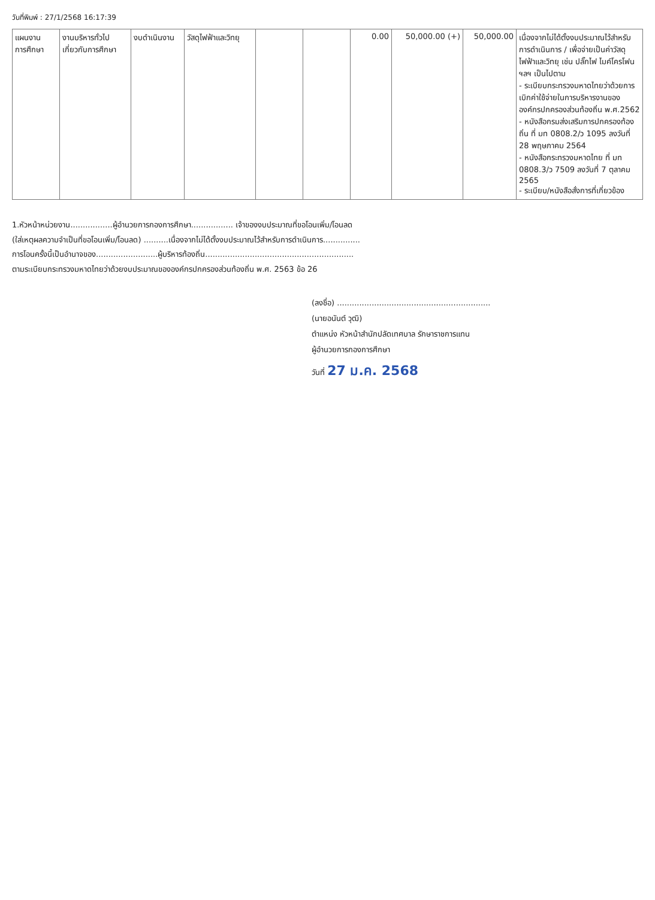วันที่พิมพ์ : 27/1/2568 16:17:39
| แผนงาน การศึกษา | งานบริหารทั่วไป เกี่ยวกับการศึกษา | งบดำเนินงาน | วัสดุไฟฟ้าและวิทยุ | | | 0.00 | 50,000.00 (+) | 50,000.00 | เนื่องจากไม่ได้ตั้งงบประมาณไว้สำหรับการดำเนินการ / เพื่อจ่ายเป็นค่าวัสดุไฟฟ้าและวิทยุ เช่น ปลั๊กไฟ ไมค์โครโฟน ฯลฯ เป็นไปตาม - ระเบียบกระทรวงมหาดไทยว่าด้วยการเบิกค่าใช้จ่ายในการบริหารงานขององค์กรปกครองส่วนท้องถิ่น พ.ศ.2562 - หนังสือกรมส่งเสริมการปกครองท้องถิ่น ที่ มท 0808.2/ว 1095 ลงวันที่ 28 พฤษภาคม 2564 - หนังสือกระทรวงมหาดไทย ที่ มท 0808.3/ว 7509 ลงวันที่ 7 ตุลาคม 2565 - ระเบียบ/หนังสือสั่งการที่เกี่ยวข้อง |
1.หัวหน้าหน่วยงาน.................ผู้อำนวยการกองการศึกษา................. เจ้าของงบประมาณที่ขอโอนเพิ่ม/โอนลด
(ใส่เหตุผลความจำเป็นที่ขอโอนเพิ่ม/โอนลด) ..........เนื่องจากไม่ได้ตั้งงบประมาณไว้สำหรับการดำเนินการ...............
การโอนครั้งนี้เป็นอำนาจของ.........................ผู้บริหารท้องถิ่น............................................................
ตามระเบียบกระทรวงมหาดไทยว่าด้วยงบประมาณขององค์กรปกครองส่วนท้องถิ่น พ.ศ. 2563 ข้อ 26
(ลงชื่อ) ..............................................................
(นายอนันต์ วุฒิ)
ตำแหน่ง หัวหน้าสำนักปลัดเทศบาล รักษาราชการแทน
ผู้อำนวยการกองการศึกษา
วันที่ 27 ม.ค. 2568